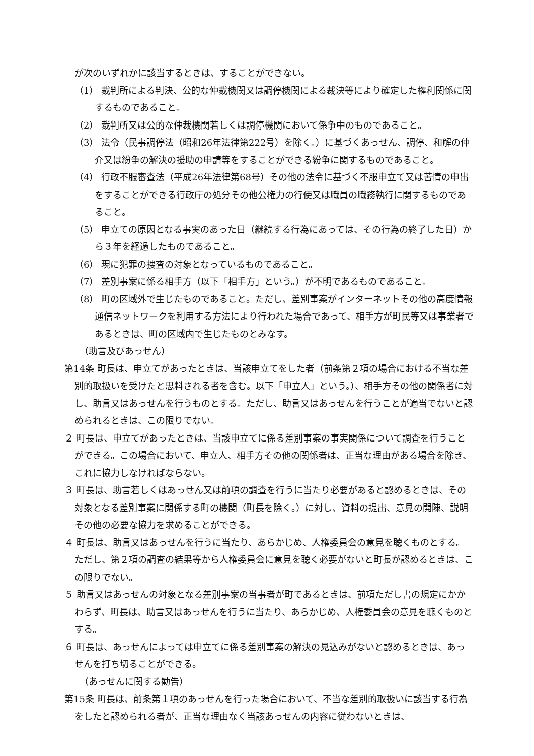が次のいずれかに該当するときは、することができない。
（1） 裁判所による判決、公的な仲裁機関又は調停機関による裁決等により確定した権利関係に関するものであること。
（2） 裁判所又は公的な仲裁機関若しくは調停機関において係争中のものであること。
（3） 法令（民事調停法（昭和26年法律第222号）を除く。）に基づくあっせん、調停、和解の仲介又は紛争の解決の援助の申請等をすることができる紛争に関するものであること。
（4） 行政不服審査法（平成26年法律第68号）その他の法令に基づく不服申立て又は苦情の申出をすることができる行政庁の処分その他公権力の行使又は職員の職務執行に関するものであること。
（5） 申立ての原因となる事実のあった日（継続する行為にあっては、その行為の終了した日）から３年を経過したものであること。
（6） 現に犯罪の捜査の対象となっているものであること。
（7） 差別事案に係る相手方（以下「相手方」という。）が不明であるものであること。
（8） 町の区域外で生じたものであること。ただし、差別事案がインターネットその他の高度情報通信ネットワークを利用する方法により行われた場合であって、相手方が町民等又は事業者であるときは、町の区域内で生じたものとみなす。
（助言及びあっせん）
第14条 町長は、申立てがあったときは、当該申立てをした者（前条第２項の場合における不当な差別的取扱いを受けたと思料される者を含む。以下「申立人」という。）、相手方その他の関係者に対し、助言又はあっせんを行うものとする。ただし、助言又はあっせんを行うことが適当でないと認められるときは、この限りでない。
２ 町長は、申立てがあったときは、当該申立てに係る差別事案の事実関係について調査を行うことができる。この場合において、申立人、相手方その他の関係者は、正当な理由がある場合を除き、これに協力しなければならない。
３ 町長は、助言若しくはあっせん又は前項の調査を行うに当たり必要があると認めるときは、その対象となる差別事案に関係する町の機関（町長を除く。）に対し、資料の提出、意見の開陳、説明その他の必要な協力を求めることができる。
４ 町長は、助言又はあっせんを行うに当たり、あらかじめ、人権委員会の意見を聴くものとする。ただし、第２項の調査の結果等から人権委員会に意見を聴く必要がないと町長が認めるときは、この限りでない。
５ 助言又はあっせんの対象となる差別事案の当事者が町であるときは、前項ただし書の規定にかかわらず、町長は、助言又はあっせんを行うに当たり、あらかじめ、人権委員会の意見を聴くものとする。
６ 町長は、あっせんによっては申立てに係る差別事案の解決の見込みがないと認めるときは、あっせんを打ち切ることができる。
（あっせんに関する勧告）
第15条 町長は、前条第１項のあっせんを行った場合において、不当な差別的取扱いに該当する行為をしたと認められる者が、正当な理由なく当該あっせんの内容に従わないときは、